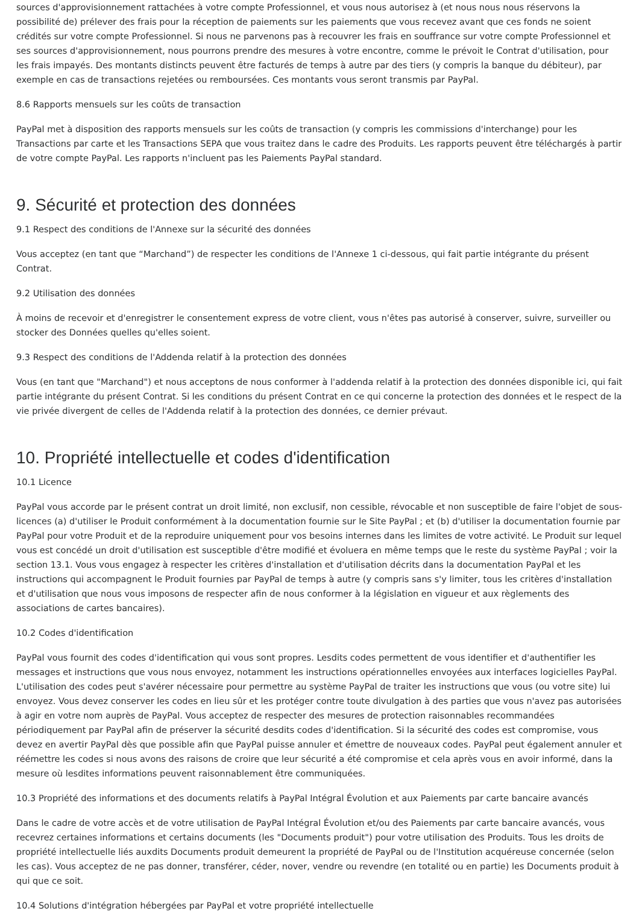sources d'approvisionnement rattachées à votre compte Professionnel, et vous nous autorisez à (et nous nous nous réservons la possibilité de) prélever des frais pour la réception de paiements sur les paiements que vous recevez avant que ces fonds ne soient crédités sur votre compte Professionnel. Si nous ne parvenons pas à recouvrer les frais en souffrance sur votre compte Professionnel et ses sources d'approvisionnement, nous pourrons prendre des mesures à votre encontre, comme le prévoit le Contrat d'utilisation, pour les frais impayés. Des montants distincts peuvent être facturés de temps à autre par des tiers (y compris la banque du débiteur), par exemple en cas de transactions rejetées ou remboursées. Ces montants vous seront transmis par PayPal.
8.6 Rapports mensuels sur les coûts de transaction
PayPal met à disposition des rapports mensuels sur les coûts de transaction (y compris les commissions d'interchange) pour les Transactions par carte et les Transactions SEPA que vous traitez dans le cadre des Produits. Les rapports peuvent être téléchargés à partir de votre compte PayPal. Les rapports n'incluent pas les Paiements PayPal standard.
9. Sécurité et protection des données
9.1 Respect des conditions de l'Annexe sur la sécurité des données
Vous acceptez (en tant que “Marchand”) de respecter les conditions de l'Annexe 1 ci-dessous, qui fait partie intégrante du présent Contrat.
9.2 Utilisation des données
À moins de recevoir et d'enregistrer le consentement express de votre client, vous n'êtes pas autorisé à conserver, suivre, surveiller ou stocker des Données quelles qu'elles soient.
9.3 Respect des conditions de l'Addenda relatif à la protection des données
Vous (en tant que "Marchand") et nous acceptons de nous conformer à l'addenda relatif à la protection des données disponible ici, qui fait partie intégrante du présent Contrat. Si les conditions du présent Contrat en ce qui concerne la protection des données et le respect de la vie privée divergent de celles de l'Addenda relatif à la protection des données, ce dernier prévaut.
10. Propriété intellectuelle et codes d'identification
10.1 Licence
PayPal vous accorde par le présent contrat un droit limité, non exclusif, non cessible, révocable et non susceptible de faire l'objet de sous-licences (a) d'utiliser le Produit conformément à la documentation fournie sur le Site PayPal ; et (b) d'utiliser la documentation fournie par PayPal pour votre Produit et de la reproduire uniquement pour vos besoins internes dans les limites de votre activité. Le Produit sur lequel vous est concédé un droit d'utilisation est susceptible d'être modifié et évoluera en même temps que le reste du système PayPal ; voir la section 13.1. Vous vous engagez à respecter les critères d'installation et d'utilisation décrits dans la documentation PayPal et les instructions qui accompagnent le Produit fournies par PayPal de temps à autre (y compris sans s'y limiter, tous les critères d'installation et d'utilisation que nous vous imposons de respecter afin de nous conformer à la législation en vigueur et aux règlements des associations de cartes bancaires).
10.2 Codes d'identification
PayPal vous fournit des codes d'identification qui vous sont propres. Lesdits codes permettent de vous identifier et d'authentifier les messages et instructions que vous nous envoyez, notamment les instructions opérationnelles envoyées aux interfaces logicielles PayPal. L'utilisation des codes peut s'avérer nécessaire pour permettre au système PayPal de traiter les instructions que vous (ou votre site) lui envoyez. Vous devez conserver les codes en lieu sûr et les protéger contre toute divulgation à des parties que vous n'avez pas autorisées à agir en votre nom auprès de PayPal. Vous acceptez de respecter des mesures de protection raisonnables recommandées périodiquement par PayPal afin de préserver la sécurité desdits codes d'identification. Si la sécurité des codes est compromise, vous devez en avertir PayPal dès que possible afin que PayPal puisse annuler et émettre de nouveaux codes. PayPal peut également annuler et réémettre les codes si nous avons des raisons de croire que leur sécurité a été compromise et cela après vous en avoir informé, dans la mesure où lesdites informations peuvent raisonnablement être communiquées.
10.3 Propriété des informations et des documents relatifs à PayPal Intégral Évolution et aux Paiements par carte bancaire avancés
Dans le cadre de votre accès et de votre utilisation de PayPal Intégral Évolution et/ou des Paiements par carte bancaire avancés, vous recevrez certaines informations et certains documents (les "Documents produit") pour votre utilisation des Produits. Tous les droits de propriété intellectuelle liés auxdits Documents produit demeurent la propriété de PayPal ou de l'Institution acquéreuse concernée (selon les cas). Vous acceptez de ne pas donner, transférer, céder, nover, vendre ou revendre (en totalité ou en partie) les Documents produit à qui que ce soit.
10.4 Solutions d'intégration hébergées par PayPal et votre propriété intellectuelle